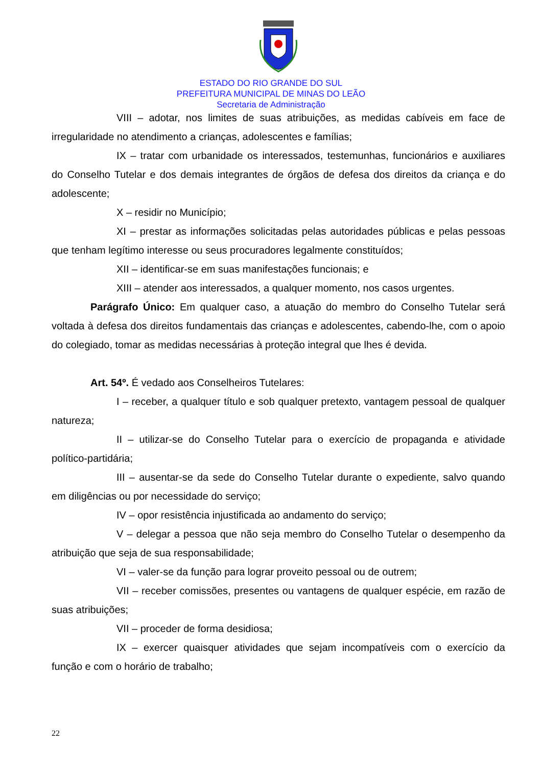ESTADO DO RIO GRANDE DO SUL
PREFEITURA MUNICIPAL DE MINAS DO LEÃO
Secretaria de Administração
VIII – adotar, nos limites de suas atribuições, as medidas cabíveis em face de irregularidade no atendimento a crianças, adolescentes e famílias;
IX – tratar com urbanidade os interessados, testemunhas, funcionários e auxiliares do Conselho Tutelar e dos demais integrantes de órgãos de defesa dos direitos da criança e do adolescente;
X – residir no Município;
XI – prestar as informações solicitadas pelas autoridades públicas e pelas pessoas que tenham legítimo interesse ou seus procuradores legalmente constituídos;
XII – identificar-se em suas manifestações funcionais; e
XIII – atender aos interessados, a qualquer momento, nos casos urgentes.
Parágrafo Único: Em qualquer caso, a atuação do membro do Conselho Tutelar será voltada à defesa dos direitos fundamentais das crianças e adolescentes, cabendo-lhe, com o apoio do colegiado, tomar as medidas necessárias à proteção integral que lhes é devida.
Art. 54º. É vedado aos Conselheiros Tutelares:
I – receber, a qualquer título e sob qualquer pretexto, vantagem pessoal de qualquer natureza;
II – utilizar-se do Conselho Tutelar para o exercício de propaganda e atividade político-partidária;
III – ausentar-se da sede do Conselho Tutelar durante o expediente, salvo quando em diligências ou por necessidade do serviço;
IV – opor resistência injustificada ao andamento do serviço;
V – delegar a pessoa que não seja membro do Conselho Tutelar o desempenho da atribuição que seja de sua responsabilidade;
VI – valer-se da função para lograr proveito pessoal ou de outrem;
VII – receber comissões, presentes ou vantagens de qualquer espécie, em razão de suas atribuições;
VII – proceder de forma desidiosa;
IX – exercer quaisquer atividades que sejam incompatíveis com o exercício da função e com o horário de trabalho;
22